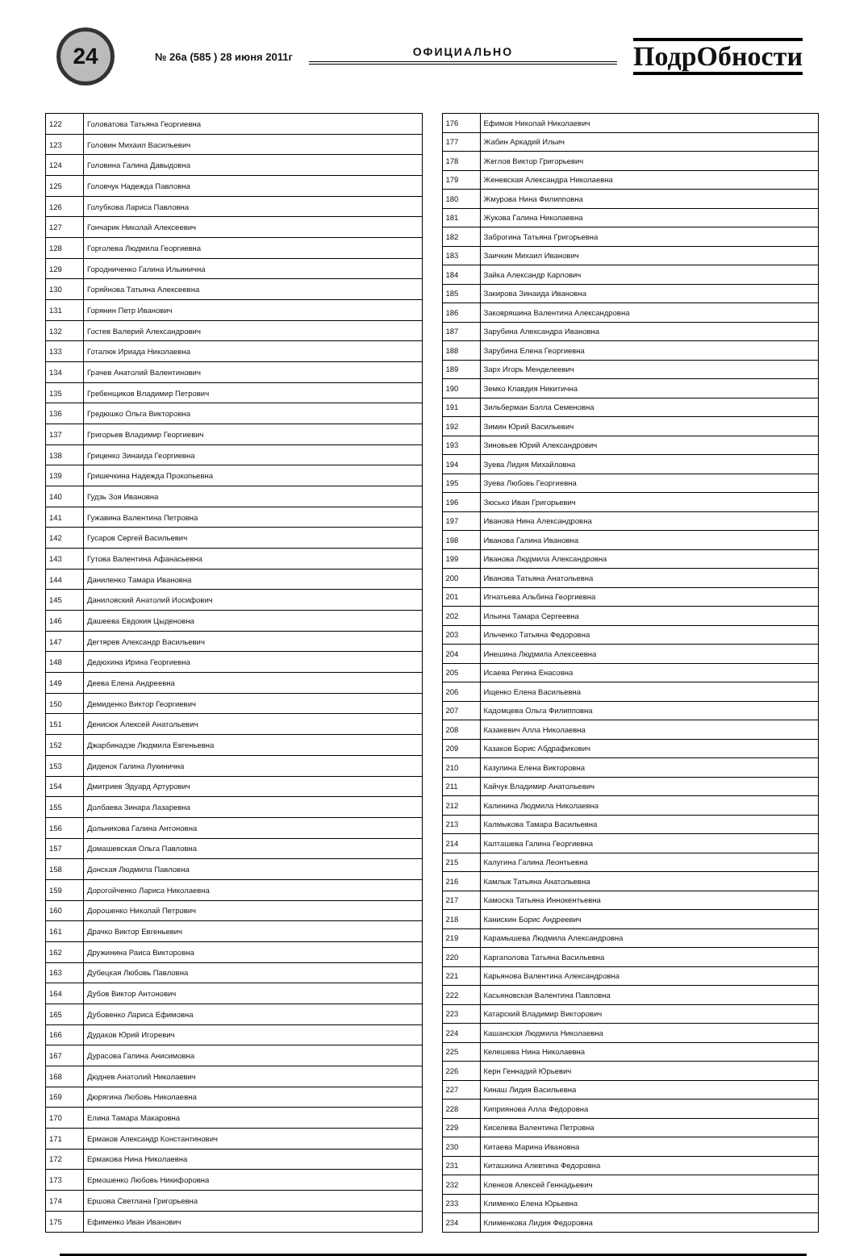24
№ 26а (585 ) 28 июня 2011г ОФИЦИАЛЬНО
ПодрОбности
| 122 | Головатова Татьяна Георгиевна |
| 123 | Головин Михаил Васильевич |
| 124 | Головина Галина Давыдовна |
| 125 | Головчук Надежда Павловна |
| 126 | Голубкова Лариса Павловна |
| 127 | Гончарик Николай Алексеевич |
| 128 | Горголева Людмила Георгиевна |
| 129 | Городниченко Галина Ильинична |
| 130 | Горяйнова Татьяна Алексеевна |
| 131 | Горянин Петр Иванович |
| 132 | Гостев Валерий Александрович |
| 133 | Готалюк Ириада Николаевна |
| 134 | Грачев Анатолий Валентинович |
| 135 | Гребенщиков Владимир Петрович |
| 136 | Гредюшко Ольга Викторовна |
| 137 | Григорьев Владимир Георгиевич |
| 138 | Гриценко Зинаида Георгиевна |
| 139 | Гришечкина Надежда Прокопьевна |
| 140 | Гудзь Зоя Ивановна |
| 141 | Гужавина Валентина Петровна |
| 142 | Гусаров Сергей Васильевич |
| 143 | Гутова Валентина Афанасьевна |
| 144 | Даниленко Тамара Ивановна |
| 145 | Даниловский Анатолий Иосифович |
| 146 | Дашеева Евдокия Цыденовна |
| 147 | Дегтярев Александр Васильевич |
| 148 | Дедюхина Ирина Георгиевна |
| 149 | Деева Елена Андреевна |
| 150 | Демиденко Виктор Георгиевич |
| 151 | Денисюк Алексей Анатольевич |
| 152 | Джарбинадзе Людмила Евгеньевна |
| 153 | Диденок Галина Лукинична |
| 154 | Дмитриев Эдуард Артурович |
| 155 | Долбаева Зинара Лазаревна |
| 156 | Дольникова Галина Антоновна |
| 157 | Домашевская Ольга Павловна |
| 158 | Донская Людмила Павловна |
| 159 | Дорогойченко Лариса Николаевна |
| 160 | Дорошенко Николай Петрович |
| 161 | Драчко Виктор Евгеньевич |
| 162 | Дружинина Раиса Викторовна |
| 163 | Дубецкая Любовь Павловна |
| 164 | Дубов Виктор Антонович |
| 165 | Дубовенко Лариса Ефимовна |
| 166 | Дудаков Юрий Игоревич |
| 167 | Дурасова Галина Анисимовна |
| 168 | Дюднев Анатолий Николаевич |
| 169 | Дюрягина Любовь Николаевна |
| 170 | Елина Тамара Макаровна |
| 171 | Ермаков Александр Константинович |
| 172 | Ермакова Нина Николаевна |
| 173 | Ермошенко Любовь Никифоровна |
| 174 | Ершова Светлана Григорьевна |
| 175 | Ефименко Иван Иванович |
| 176 | Ефимов Николай Николаевич |
| 177 | Жабин Аркадий Ильич |
| 178 | Жеглов Виктор Григорьевич |
| 179 | Женевская Александра Николаевна |
| 180 | Жмурова Нина Филипповна |
| 181 | Жукова Галина Николаевна |
| 182 | Заброгина Татьяна Григорьевна |
| 183 | Заичкин Михаил Иванович |
| 184 | Зайка Александр Карлович |
| 185 | Закирова Зинаида Ивановна |
| 186 | Заковряшина Валентина Александровна |
| 187 | Зарубина Александра Ивановна |
| 188 | Зарубина Елена Георгиевна |
| 189 | Зарх Игорь Менделеевич |
| 190 | Земко Клавдия Никитична |
| 191 | Зильберман Бэлла Семеновна |
| 192 | Зимин Юрий Васильевич |
| 193 | Зиновьев Юрий Александрович |
| 194 | Зуева Лидия Михайловна |
| 195 | Зуева Любовь Георгиевна |
| 196 | Зюсько Иван Григорьевич |
| 197 | Иванова Нина Александровна |
| 198 | Иванова Галина Ивановна |
| 199 | Иванова Людмила Александровна |
| 200 | Иванова Татьяна Анатольевна |
| 201 | Игнатьева Альбина Георгиевна |
| 202 | Ильина Тамара Сергеевна |
| 203 | Ильченко Татьяна Федоровна |
| 204 | Инешина Людмила Алексеевна |
| 205 | Исаева Регина Енасовна |
| 206 | Ищенко Елена Васильевна |
| 207 | Кадомцева Ольга Филипповна |
| 208 | Казакевич Алла Николаевна |
| 209 | Казаков Борис Абдрафикович |
| 210 | Казулина Елена Викторовна |
| 211 | Кайчук Владимир Анатольевич |
| 212 | Калинина Людмила Николаевна |
| 213 | Калмыкова Тамара Васильевна |
| 214 | Калташева Галина Георгиевна |
| 215 | Калугина Галина Леонтьевна |
| 216 | Камлык Татьяна Анатольевна |
| 217 | Камоска Татьяна Иннокентьевна |
| 218 | Канискин Борис Андреевич |
| 219 | Карамышева Людмила Александровна |
| 220 | Каргаполова Татьяна Васильевна |
| 221 | Карьянова Валентина Александровна |
| 222 | Касьяновская Валентина Павловна |
| 223 | Катарский Владимир Викторович |
| 224 | Кашанская Людмила Николаевна |
| 225 | Келешева Нина Николаевна |
| 226 | Керн Геннадий Юрьевич |
| 227 | Кинаш Лидия Васильевна |
| 228 | Киприянова Алла Федоровна |
| 229 | Киселева Валентина Петровна |
| 230 | Китаева Марина Ивановна |
| 231 | Киташкина Алевтина Федоровна |
| 232 | Кленков Алексей Геннадьевич |
| 233 | Клименко Елена Юрьевна |
| 234 | Клименкова Лидия Федоровна |